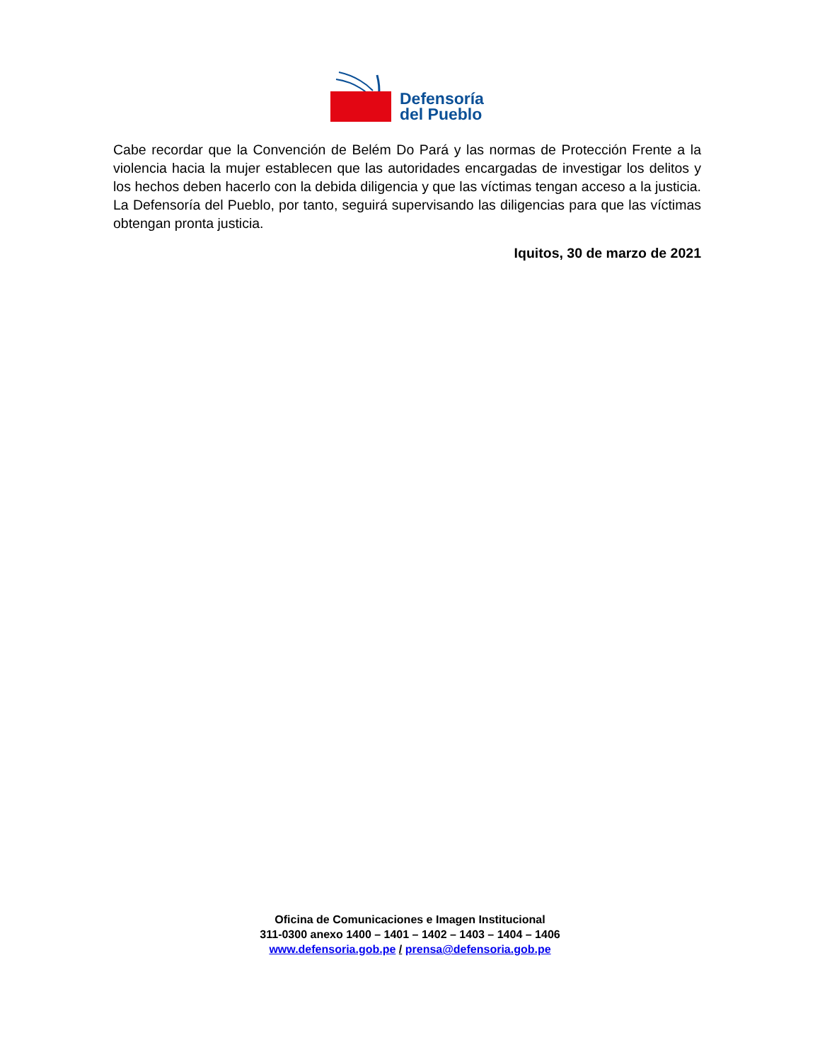Defensoría
del Pueblo
Cabe recordar que la Convención de Belém Do Pará y las normas de Protección Frente a la violencia hacia la mujer establecen que las autoridades encargadas de investigar los delitos y los hechos deben hacerlo con la debida diligencia y que las víctimas tengan acceso a la justicia. La Defensoría del Pueblo, por tanto, seguirá supervisando las diligencias para que las víctimas obtengan pronta justicia.
Iquitos, 30 de marzo de 2021
Oficina de Comunicaciones e Imagen Institucional
311-0300 anexo 1400 – 1401 – 1402 – 1403 – 1404 – 1406
www.defensoria.gob.pe / prensa@defensoria.gob.pe